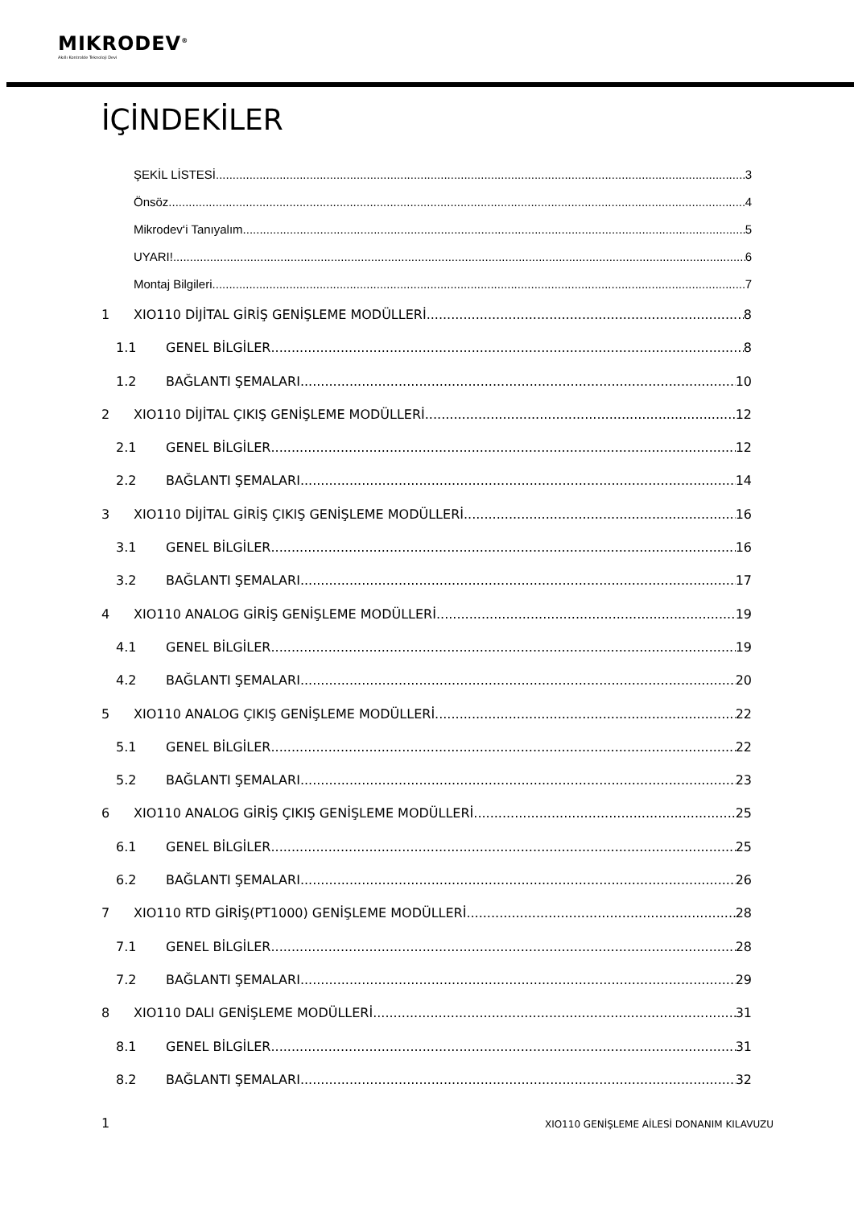MIKRODEV<sup>®</sup>
Akıllı Kontrolde Teknoloji Devi
İÇİNDEKİLER
ŞEKİL LİSTESİ 3
Önsöz 4
Mikrodev‘i Tanıyalım 5
UYARI! 6
Montaj Bilgileri 7
1 XIO110 DİJİTAL GİRİŞ GENİŞLEME MODÜLLERİ 8
1.1 GENEL BİLGİLER 8
1.2 BAĞLANTI ŞEMALARI 10
2 XIO110 DİJİTAL ÇIKIŞ GENİŞLEME MODÜLLERİ 12
2.1 GENEL BİLGİLER 12
2.2 BAĞLANTI ŞEMALARI 14
3 XIO110 DİJİTAL GİRİŞ ÇIKIŞ GENİŞLEME MODÜLLERİ 16
3.1 GENEL BİLGİLER 16
3.2 BAĞLANTI ŞEMALARI 17
4 XIO110 ANALOG GİRİŞ GENİŞLEME MODÜLLERİ 19
4.1 GENEL BİLGİLER 19
4.2 BAĞLANTI ŞEMALARI 20
5 XIO110 ANALOG ÇIKIŞ GENİŞLEME MODÜLLERİ 22
5.1 GENEL BİLGİLER 22
5.2 BAĞLANTI ŞEMALARI 23
6 XIO110 ANALOG GİRİŞ ÇIKIŞ GENİŞLEME MODÜLLERİ 25
6.1 GENEL BİLGİLER 25
6.2 BAĞLANTI ŞEMALARI 26
7 XIO110 RTD GİRİŞ(PT1000) GENİŞLEME MODÜLLERİ 28
7.1 GENEL BİLGİLER 28
7.2 BAĞLANTI ŞEMALARI 29
8 XIO110 DALI GENİŞLEME MODÜLLERİ 31
8.1 GENEL BİLGİLER 31
8.2 BAĞLANTI ŞEMALARI 32
1 XIO110 GENİŞLEME AİLESİ DONANIM KILAVUZU